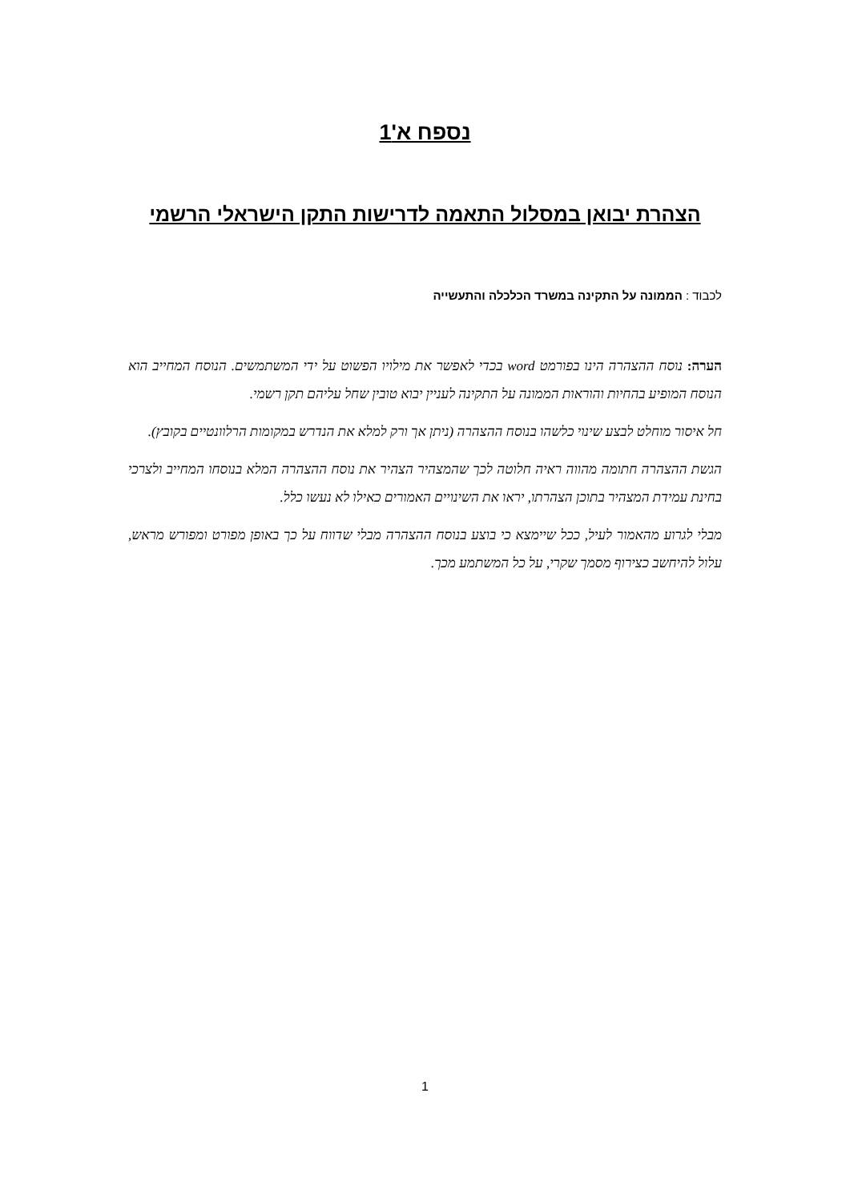נספח א'1
הצהרת יבואן במסלול התאמה לדרישות התקן הישראלי הרשמי
לכבוד : הממונה על התקינה במשרד הכלכלה והתעשייה
הערה: נוסח ההצהרה הינו בפורמט word בכדי לאפשר את מילויו הפשוט על ידי המשתמשים. הנוסח המחייב הוא הנוסח המופיע בהחיות והוראות הממונה על התקינה לעניין יבוא טובין שחל עליהם תקן רשמי.
חל איסור מוחלט לבצע שינוי כלשהו בנוסח ההצהרה (ניתן אך ורק למלא את הנדרש במקומות הרלוונטיים בקובץ).
הגשת ההצהרה חתומה מהווה ראיה חלוטה לכך שהמצהיר הצהיר את נוסח ההצהרה המלא בנוסחו המחייב ולצרכי בחינת עמידת המצהיר בתוכן הצהרתו, יראו את השינויים האמורים כאילו לא נעשו כלל.
מבלי לגרוע מהאמור לעיל, ככל שיימצא כי בוצע בנוסח ההצהרה מבלי שדווח על כך באופן מפורט ומפורש מראש, עלול להיחשב כצירוף מסמך שקרי, על כל המשתמע מכך.
1